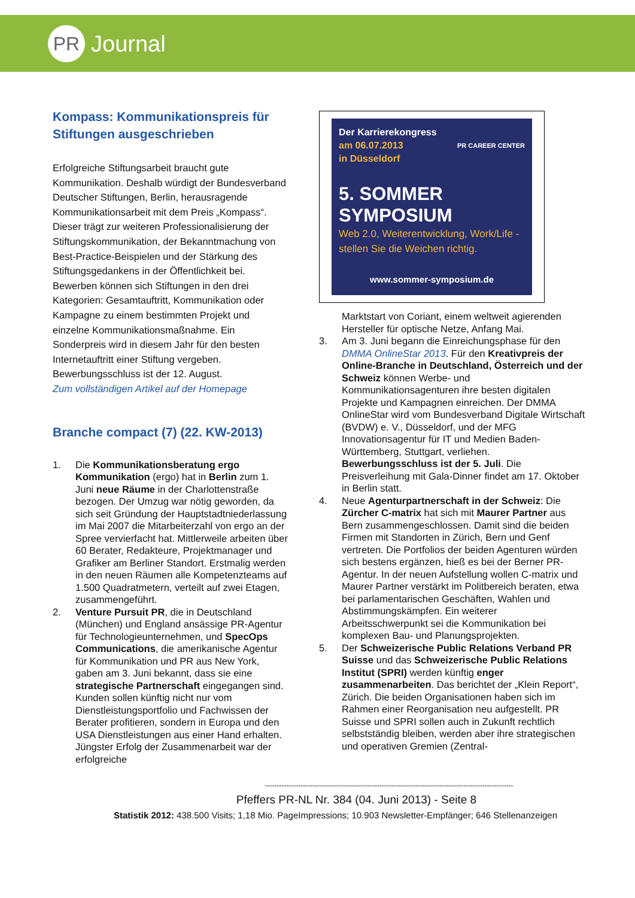PR
Journal
Kompass: Kommunikationspreis für Stiftungen ausgeschrieben
Erfolgreiche Stiftungsarbeit braucht gute Kommunikation. Deshalb würdigt der Bundesverband Deutscher Stiftungen, Berlin, herausragende Kommunikationsarbeit mit dem Preis „Kompass“. Dieser trägt zur weiteren Professionalisierung der Stiftungskommunikation, der Bekanntmachung von Best-Practice-Beispielen und der Stärkung des Stiftungsgedankens in der Öffentlichkeit bei. Bewerben können sich Stiftungen in den drei Kategorien: Gesamtauftritt, Kommunikation oder Kampagne zu einem bestimmten Projekt und einzelne Kommunikationsmaßnahme. Ein Sonderpreis wird in diesem Jahr für den besten Internetauftritt einer Stiftung vergeben. Bewerbungsschluss ist der 12. August.
Zum vollständigen Artikel auf der Homepage
Branche compact (7) (22. KW-2013)
1. Die Kommunikationsberatung ergo Kommunikation (ergo) hat in Berlin zum 1. Juni neue Räume in der Charlottenstraße bezogen. Der Umzug war nötig geworden, da sich seit Gründung der Hauptstadtniederlassung im Mai 2007 die Mitarbeiterzahl von ergo an der Spree vervierfacht hat. Mittlerweile arbeiten über 60 Berater, Redakteure, Projektmanager und Grafiker am Berliner Standort. Erstmalig werden in den neuen Räumen alle Kompetenzteams auf 1.500 Quadratmetern, verteilt auf zwei Etagen, zusammengeführt.
2. Venture Pursuit PR, die in Deutschland (München) und England ansässige PR-Agentur für Technologieunternehmen, und SpecOps Communications, die amerikanische Agentur für Kommunikation und PR aus New York, gaben am 3. Juni bekannt, dass sie eine strategische Partnerschaft eingegangen sind. Kunden sollen künftig nicht nur vom Dienstleistungsportfolio und Fachwissen der Berater profitieren, sondern in Europa und den USA Dienstleistungen aus einer Hand erhalten. Jüngster Erfolg der Zusammenarbeit war der erfolgreiche
Der Karrierekongress
am 06.07.2013
in Düsseldorf
PR CAREER CENTER
5. SOMMER SYMPOSIUM
Web 2.0, Weiterentwicklung, Work/Life - stellen Sie die Weichen richtig.
www.sommer-symposium.de
Marktstart von Coriant, einem weltweit agierenden Hersteller für optische Netze, Anfang Mai.
3. Am 3. Juni begann die Einreichungsphase für den DMMA OnlineStar 2013. Für den Kreativpreis der Online-Branche in Deutschland, Österreich und der Schweiz können Werbe- und Kommunikationsagenturen ihre besten digitalen Projekte und Kampagnen einreichen. Der DMMA OnlineStar wird vom Bundesverband Digitale Wirtschaft (BVDW) e. V., Düsseldorf, und der MFG Innovationsagentur für IT und Medien Baden-Württemberg, Stuttgart, verliehen. Bewerbungsschluss ist der 5. Juli. Die Preisverleihung mit Gala-Dinner findet am 17. Oktober in Berlin statt.
4. Neue Agenturpartnerschaft in der Schweiz: Die Zürcher C-matrix hat sich mit Maurer Partner aus Bern zusammengeschlossen. Damit sind die beiden Firmen mit Standorten in Zürich, Bern und Genf vertreten. Die Portfolios der beiden Agenturen würden sich bestens ergänzen, hieß es bei der Berner PR-Agentur. In der neuen Aufstellung wollen C-matrix und Maurer Partner verstärkt im Politbereich beraten, etwa bei parlamentarischen Geschäften, Wahlen und Abstimmungskämpfen. Ein weiterer Arbeitsschwerpunkt sei die Kommunikation bei komplexen Bau- und Planungsprojekten.
5. Der Schweizerische Public Relations Verband PR Suisse und das Schweizerische Public Relations Institut (SPRI) werden künftig enger zusammenarbeiten. Das berichtet der „Klein Report“, Zürich. Die beiden Organisationen haben sich im Rahmen einer Reorganisation neu aufgestellt. PR Suisse und SPRI sollen auch in Zukunft rechtlich selbstständig bleiben, werden aber ihre strategischen und operativen Gremien (Zentral-
--------------------------------------------------------------------------------------------------------
Pfeffers PR-NL Nr. 384 (04. Juni 2013) - Seite 8
Statistik 2012: 438.500 Visits; 1,18 Mio. PageImpressions; 10.903 Newsletter-Empfänger; 646 Stellenanzeigen